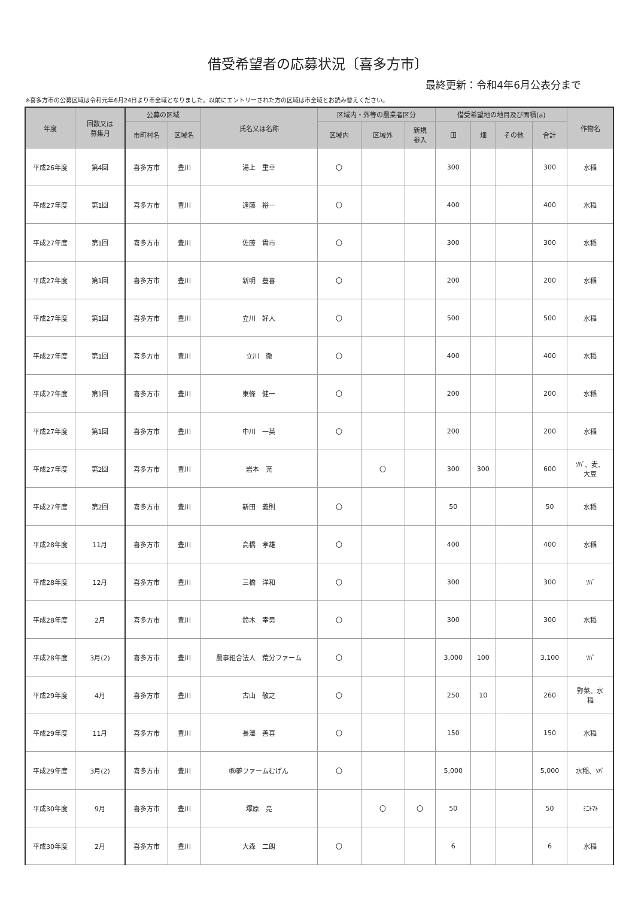借受希望者の応募状況〔喜多方市〕
最終更新：令和4年6月公表分まで
※喜多方市の公募区域は令和元年6月24日より市全域となりました。以前にエントリーされた方の区域は市全域とお読み替えください。
| 年度 | 回数又は 募集月 | 公募の区域 | | 氏名又は名称 | 区域内・外等の農業者区分 | | | 借受希望地の地目及び面積(a) | | | | 作物名 |
| --- | --- | --- | --- | --- | --- | --- | --- | --- | --- | --- | --- | --- |
| | | 市町村名 | 区域名 | | 区域内 | 区域外 | 新規 参入 | 田 | 畑 | その他 | 合計 | |
| 平成26年度 | 第4回 | 喜多方市 | 豊川 | 湯上 重幸 | 〇 | | | 300 | | | 300 | 水稲 |
| 平成27年度 | 第1回 | 喜多方市 | 豊川 | 遠藤 裕一 | 〇 | | | 400 | | | 400 | 水稲 |
| 平成27年度 | 第1回 | 喜多方市 | 豊川 | 佐藤 貴市 | 〇 | | | 300 | | | 300 | 水稲 |
| 平成27年度 | 第1回 | 喜多方市 | 豊川 | 新明 豊喜 | 〇 | | | 200 | | | 200 | 水稲 |
| 平成27年度 | 第1回 | 喜多方市 | 豊川 | 立川 好人 | 〇 | | | 500 | | | 500 | 水稲 |
| 平成27年度 | 第1回 | 喜多方市 | 豊川 | 立川 徹 | 〇 | | | 400 | | | 400 | 水稲 |
| 平成27年度 | 第1回 | 喜多方市 | 豊川 | 東條 健一 | 〇 | | | 200 | | | 200 | 水稲 |
| 平成27年度 | 第1回 | 喜多方市 | 豊川 | 中川 一英 | 〇 | | | 200 | | | 200 | 水稲 |
| 平成27年度 | 第2回 | 喜多方市 | 豊川 | 岩本 充 | | 〇 | | 300 | 300 | | 600 | ｿﾊﾞ、麦、 大豆 |
| 平成27年度 | 第2回 | 喜多方市 | 豊川 | 新田 義則 | 〇 | | | 50 | | | 50 | 水稲 |
| 平成28年度 | 11月 | 喜多方市 | 豊川 | 高橋 孝雄 | 〇 | | | 400 | | | 400 | 水稲 |
| 平成28年度 | 12月 | 喜多方市 | 豊川 | 三橋 洋和 | 〇 | | | 300 | | | 300 | ｿﾊﾞ |
| 平成28年度 | 2月 | 喜多方市 | 豊川 | 鈴木 幸男 | 〇 | | | 300 | | | 300 | 水稲 |
| 平成28年度 | 3月(2) | 喜多方市 | 豊川 | 農事組合法人 荒分ファーム | 〇 | | | 3,000 | 100 | | 3,100 | ｿﾊﾞ |
| 平成29年度 | 4月 | 喜多方市 | 豊川 | 古山 敬之 | 〇 | | | 250 | 10 | | 260 | 野菜、水 稲 |
| 平成29年度 | 11月 | 喜多方市 | 豊川 | 長澤 善喜 | 〇 | | | 150 | | | 150 | 水稲 |
| 平成29年度 | 3月(2) | 喜多方市 | 豊川 | ㈱夢ファームむげん | 〇 | | | 5,000 | | | 5,000 | 水稲、ｿﾊﾞ |
| 平成30年度 | 9月 | 喜多方市 | 豊川 | 塚原 亮 | | 〇 | 〇 | 50 | | | 50 | ﾐﾆﾄﾏﾄ |
| 平成30年度 | 2月 | 喜多方市 | 豊川 | 大森 二朗 | 〇 | | | 6 | | | 6 | 水稲 |